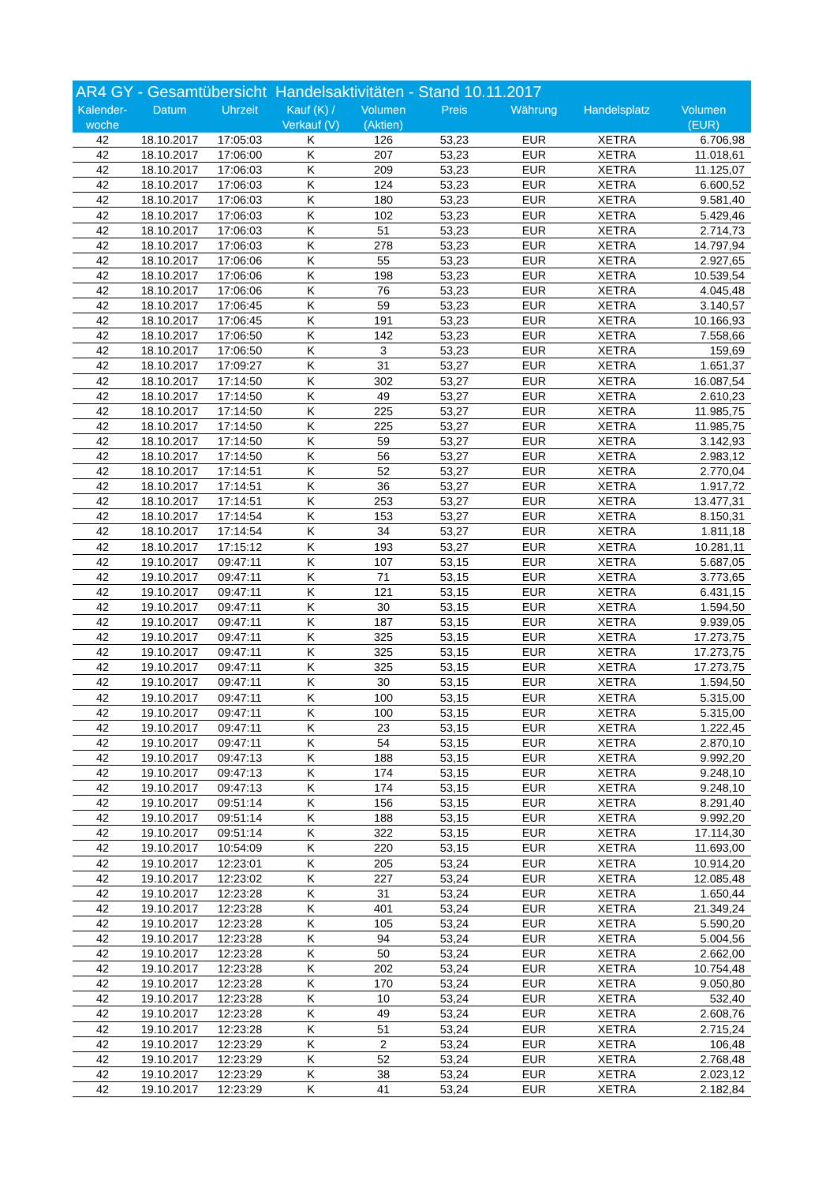AR4 GY - Gesamtübersicht Handelsaktivitäten - Stand 10.11.2017
| Kalender- woche | Datum | Uhrzeit | Kauf (K) / Verkauf (V) | Volumen (Aktien) | Preis | Währung | Handelsplatz | Volumen (EUR) |
| --- | --- | --- | --- | --- | --- | --- | --- | --- |
| 42 | 18.10.2017 | 17:05:03 | K | 126 | 53,23 | EUR | XETRA | 6.706,98 |
| 42 | 18.10.2017 | 17:06:00 | K | 207 | 53,23 | EUR | XETRA | 11.018,61 |
| 42 | 18.10.2017 | 17:06:03 | K | 209 | 53,23 | EUR | XETRA | 11.125,07 |
| 42 | 18.10.2017 | 17:06:03 | K | 124 | 53,23 | EUR | XETRA | 6.600,52 |
| 42 | 18.10.2017 | 17:06:03 | K | 180 | 53,23 | EUR | XETRA | 9.581,40 |
| 42 | 18.10.2017 | 17:06:03 | K | 102 | 53,23 | EUR | XETRA | 5.429,46 |
| 42 | 18.10.2017 | 17:06:03 | K | 51 | 53,23 | EUR | XETRA | 2.714,73 |
| 42 | 18.10.2017 | 17:06:03 | K | 278 | 53,23 | EUR | XETRA | 14.797,94 |
| 42 | 18.10.2017 | 17:06:06 | K | 55 | 53,23 | EUR | XETRA | 2.927,65 |
| 42 | 18.10.2017 | 17:06:06 | K | 198 | 53,23 | EUR | XETRA | 10.539,54 |
| 42 | 18.10.2017 | 17:06:06 | K | 76 | 53,23 | EUR | XETRA | 4.045,48 |
| 42 | 18.10.2017 | 17:06:45 | K | 59 | 53,23 | EUR | XETRA | 3.140,57 |
| 42 | 18.10.2017 | 17:06:45 | K | 191 | 53,23 | EUR | XETRA | 10.166,93 |
| 42 | 18.10.2017 | 17:06:50 | K | 142 | 53,23 | EUR | XETRA | 7.558,66 |
| 42 | 18.10.2017 | 17:06:50 | K | 3 | 53,23 | EUR | XETRA | 159,69 |
| 42 | 18.10.2017 | 17:09:27 | K | 31 | 53,27 | EUR | XETRA | 1.651,37 |
| 42 | 18.10.2017 | 17:14:50 | K | 302 | 53,27 | EUR | XETRA | 16.087,54 |
| 42 | 18.10.2017 | 17:14:50 | K | 49 | 53,27 | EUR | XETRA | 2.610,23 |
| 42 | 18.10.2017 | 17:14:50 | K | 225 | 53,27 | EUR | XETRA | 11.985,75 |
| 42 | 18.10.2017 | 17:14:50 | K | 225 | 53,27 | EUR | XETRA | 11.985,75 |
| 42 | 18.10.2017 | 17:14:50 | K | 59 | 53,27 | EUR | XETRA | 3.142,93 |
| 42 | 18.10.2017 | 17:14:50 | K | 56 | 53,27 | EUR | XETRA | 2.983,12 |
| 42 | 18.10.2017 | 17:14:51 | K | 52 | 53,27 | EUR | XETRA | 2.770,04 |
| 42 | 18.10.2017 | 17:14:51 | K | 36 | 53,27 | EUR | XETRA | 1.917,72 |
| 42 | 18.10.2017 | 17:14:51 | K | 253 | 53,27 | EUR | XETRA | 13.477,31 |
| 42 | 18.10.2017 | 17:14:54 | K | 153 | 53,27 | EUR | XETRA | 8.150,31 |
| 42 | 18.10.2017 | 17:14:54 | K | 34 | 53,27 | EUR | XETRA | 1.811,18 |
| 42 | 18.10.2017 | 17:15:12 | K | 193 | 53,27 | EUR | XETRA | 10.281,11 |
| 42 | 19.10.2017 | 09:47:11 | K | 107 | 53,15 | EUR | XETRA | 5.687,05 |
| 42 | 19.10.2017 | 09:47:11 | K | 71 | 53,15 | EUR | XETRA | 3.773,65 |
| 42 | 19.10.2017 | 09:47:11 | K | 121 | 53,15 | EUR | XETRA | 6.431,15 |
| 42 | 19.10.2017 | 09:47:11 | K | 30 | 53,15 | EUR | XETRA | 1.594,50 |
| 42 | 19.10.2017 | 09:47:11 | K | 187 | 53,15 | EUR | XETRA | 9.939,05 |
| 42 | 19.10.2017 | 09:47:11 | K | 325 | 53,15 | EUR | XETRA | 17.273,75 |
| 42 | 19.10.2017 | 09:47:11 | K | 325 | 53,15 | EUR | XETRA | 17.273,75 |
| 42 | 19.10.2017 | 09:47:11 | K | 325 | 53,15 | EUR | XETRA | 17.273,75 |
| 42 | 19.10.2017 | 09:47:11 | K | 30 | 53,15 | EUR | XETRA | 1.594,50 |
| 42 | 19.10.2017 | 09:47:11 | K | 100 | 53,15 | EUR | XETRA | 5.315,00 |
| 42 | 19.10.2017 | 09:47:11 | K | 100 | 53,15 | EUR | XETRA | 5.315,00 |
| 42 | 19.10.2017 | 09:47:11 | K | 23 | 53,15 | EUR | XETRA | 1.222,45 |
| 42 | 19.10.2017 | 09:47:11 | K | 54 | 53,15 | EUR | XETRA | 2.870,10 |
| 42 | 19.10.2017 | 09:47:13 | K | 188 | 53,15 | EUR | XETRA | 9.992,20 |
| 42 | 19.10.2017 | 09:47:13 | K | 174 | 53,15 | EUR | XETRA | 9.248,10 |
| 42 | 19.10.2017 | 09:47:13 | K | 174 | 53,15 | EUR | XETRA | 9.248,10 |
| 42 | 19.10.2017 | 09:51:14 | K | 156 | 53,15 | EUR | XETRA | 8.291,40 |
| 42 | 19.10.2017 | 09:51:14 | K | 188 | 53,15 | EUR | XETRA | 9.992,20 |
| 42 | 19.10.2017 | 09:51:14 | K | 322 | 53,15 | EUR | XETRA | 17.114,30 |
| 42 | 19.10.2017 | 10:54:09 | K | 220 | 53,15 | EUR | XETRA | 11.693,00 |
| 42 | 19.10.2017 | 12:23:01 | K | 205 | 53,24 | EUR | XETRA | 10.914,20 |
| 42 | 19.10.2017 | 12:23:02 | K | 227 | 53,24 | EUR | XETRA | 12.085,48 |
| 42 | 19.10.2017 | 12:23:28 | K | 31 | 53,24 | EUR | XETRA | 1.650,44 |
| 42 | 19.10.2017 | 12:23:28 | K | 401 | 53,24 | EUR | XETRA | 21.349,24 |
| 42 | 19.10.2017 | 12:23:28 | K | 105 | 53,24 | EUR | XETRA | 5.590,20 |
| 42 | 19.10.2017 | 12:23:28 | K | 94 | 53,24 | EUR | XETRA | 5.004,56 |
| 42 | 19.10.2017 | 12:23:28 | K | 50 | 53,24 | EUR | XETRA | 2.662,00 |
| 42 | 19.10.2017 | 12:23:28 | K | 202 | 53,24 | EUR | XETRA | 10.754,48 |
| 42 | 19.10.2017 | 12:23:28 | K | 170 | 53,24 | EUR | XETRA | 9.050,80 |
| 42 | 19.10.2017 | 12:23:28 | K | 10 | 53,24 | EUR | XETRA | 532,40 |
| 42 | 19.10.2017 | 12:23:28 | K | 49 | 53,24 | EUR | XETRA | 2.608,76 |
| 42 | 19.10.2017 | 12:23:28 | K | 51 | 53,24 | EUR | XETRA | 2.715,24 |
| 42 | 19.10.2017 | 12:23:29 | K | 2 | 53,24 | EUR | XETRA | 106,48 |
| 42 | 19.10.2017 | 12:23:29 | K | 52 | 53,24 | EUR | XETRA | 2.768,48 |
| 42 | 19.10.2017 | 12:23:29 | K | 38 | 53,24 | EUR | XETRA | 2.023,12 |
| 42 | 19.10.2017 | 12:23:29 | K | 41 | 53,24 | EUR | XETRA | 2.182,84 |